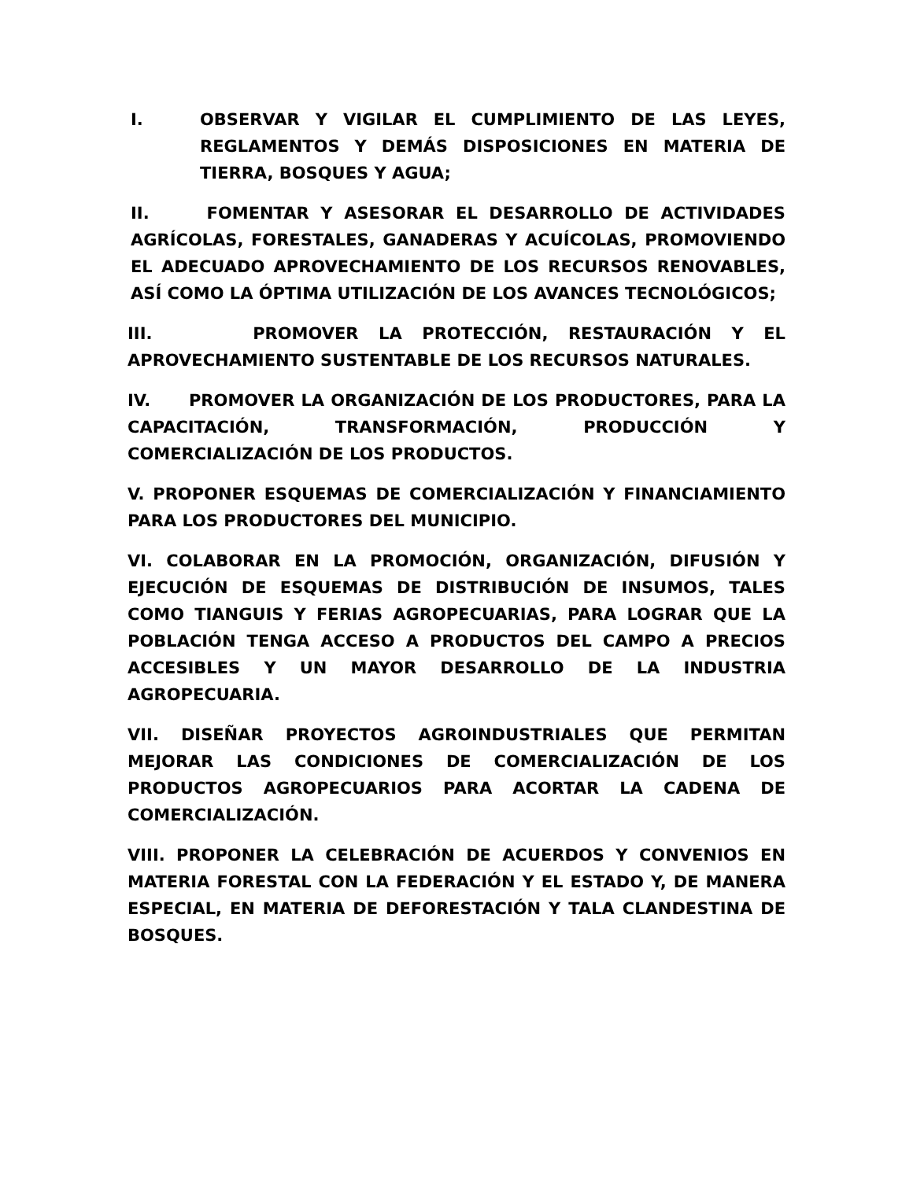I. OBSERVAR Y VIGILAR EL CUMPLIMIENTO DE LAS LEYES, REGLAMENTOS Y DEMÁS DISPOSICIONES EN MATERIA DE TIERRA, BOSQUES Y AGUA;
II. FOMENTAR Y ASESORAR EL DESARROLLO DE ACTIVIDADES AGRÍCOLAS, FORESTALES, GANADERAS Y ACUÍCOLAS, PROMOVIENDO EL ADECUADO APROVECHAMIENTO DE LOS RECURSOS RENOVABLES, ASÍ COMO LA ÓPTIMA UTILIZACIÓN DE LOS AVANCES TECNOLÓGICOS;
III. PROMOVER LA PROTECCIÓN, RESTAURACIÓN Y EL APROVECHAMIENTO SUSTENTABLE DE LOS RECURSOS NATURALES.
IV. PROMOVER LA ORGANIZACIÓN DE LOS PRODUCTORES, PARA LA CAPACITACIÓN, TRANSFORMACIÓN, PRODUCCIÓN Y COMERCIALIZACIÓN DE LOS PRODUCTOS.
V. PROPONER ESQUEMAS DE COMERCIALIZACIÓN Y FINANCIAMIENTO PARA LOS PRODUCTORES DEL MUNICIPIO.
VI. COLABORAR EN LA PROMOCIÓN, ORGANIZACIÓN, DIFUSIÓN Y EJECUCIÓN DE ESQUEMAS DE DISTRIBUCIÓN DE INSUMOS, TALES COMO TIANGUIS Y FERIAS AGROPECUARIAS, PARA LOGRAR QUE LA POBLACIÓN TENGA ACCESO A PRODUCTOS DEL CAMPO A PRECIOS ACCESIBLES Y UN MAYOR DESARROLLO DE LA INDUSTRIA AGROPECUARIA.
VII. DISEÑAR PROYECTOS AGROINDUSTRIALES QUE PERMITAN MEJORAR LAS CONDICIONES DE COMERCIALIZACIÓN DE LOS PRODUCTOS AGROPECUARIOS PARA ACORTAR LA CADENA DE COMERCIALIZACIÓN.
VIII. PROPONER LA CELEBRACIÓN DE ACUERDOS Y CONVENIOS EN MATERIA FORESTAL CON LA FEDERACIÓN Y EL ESTADO Y, DE MANERA ESPECIAL, EN MATERIA DE DEFORESTACIÓN Y TALA CLANDESTINA DE BOSQUES.